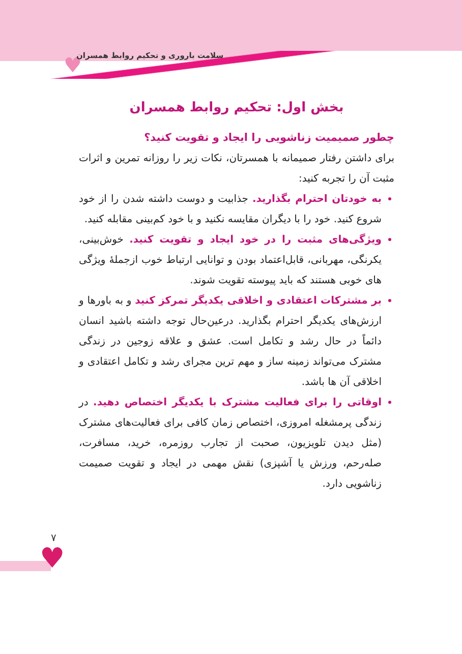♥
سلامت باروری و تحکیم روابط همسران
بخش اول: تحکیم روابط همسران
چطور صمیمیت زناشویی را ایجاد و تقویت کنید؟
برای داشتن رفتار صمیمانه با همسرتان، نکات زیر را روزانه تمرین و اثرات مثبت آن را تجربه کنید:
به خودتان احترام بگذارید. جذابیت و دوست داشته شدن را از خود شروع کنید. خود را با دیگران مقایسه نکنید و با خود کم‌بینی مقابله کنید.
ویژگی‌های مثبت را در خود ایجاد و تقویت کنید. خوش‌بینی، یکرنگی، مهربانی، قابل‌اعتماد بودن و توانایی ارتباط خوب ازجملهٔ ویژگی های خوبی هستند که باید پیوسته تقویت شوند.
بر مشترکات اعتقادی و اخلاقی یکدیگر تمرکز کنید و به باورها و ارزش‌های یکدیگر احترام بگذارید. درعین‌حال توجه داشته باشید انسان دائماً در حال رشد و تکامل است. عشق و علاقه زوجین در زندگی مشترک می‌تواند زمینه ساز و مهم ترین مجرای رشد و تکامل اعتقادی و اخلاقی آن ها باشد.
اوقاتی را برای فعالیت مشترک با یکدیگر اختصاص دهید. در زندگی پرمشغله امروزی، اختصاص زمان کافی برای فعالیت‌های مشترک (مثل دیدن تلویزیون، صحبت از تجارب روزمره، خرید، مسافرت، صله‌رحم، ورزش یا آشپزی) نقش مهمی در ایجاد و تقویت صمیمت زناشویی دارد.
۷
♥